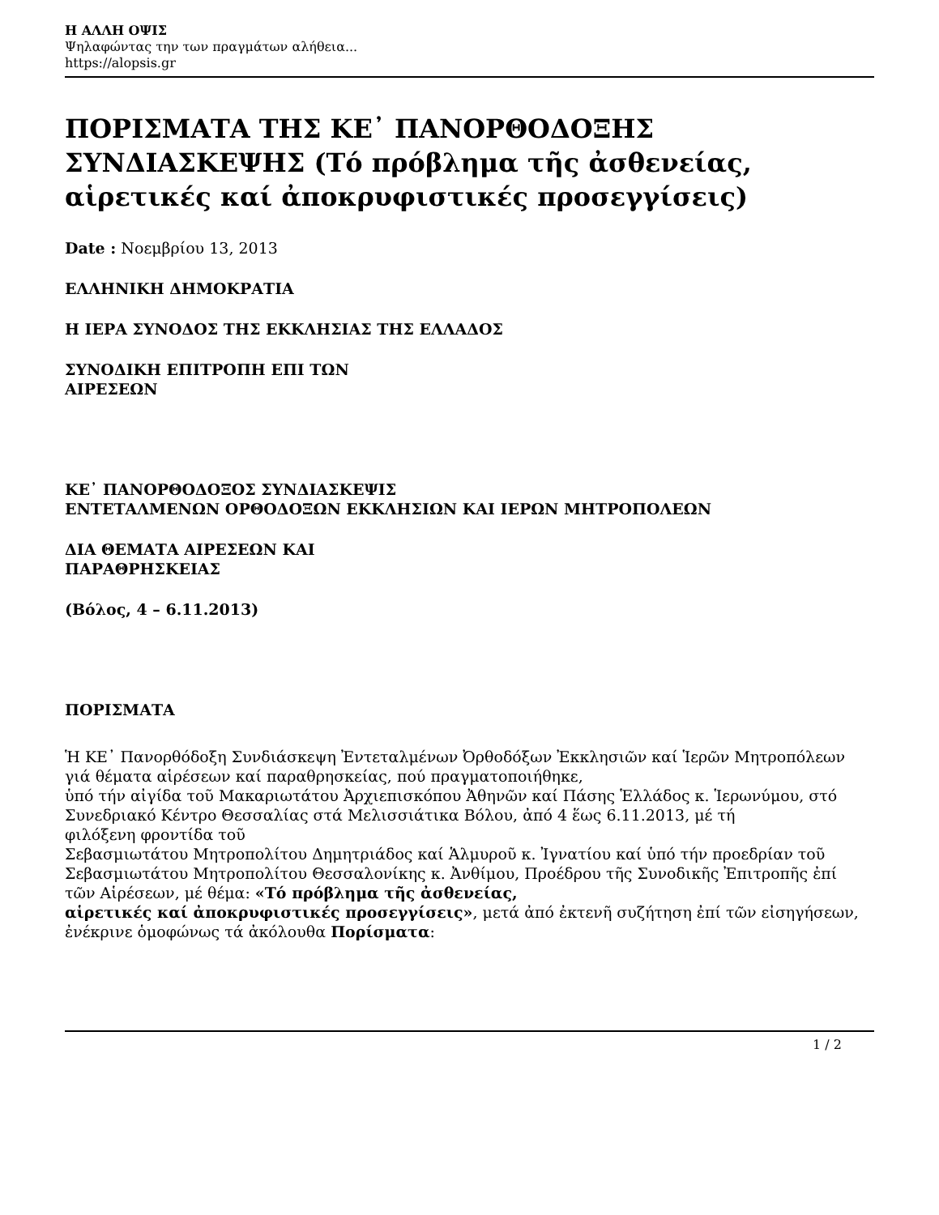Η ΑΛΛΗ ΟΨΙΣ
Ψηλαφώντας την των πραγμάτων αλήθεια...
https://alopsis.gr
ΠΟΡΙΣΜΑΤΑ ΤΗΣ ΚΕ᾽ ΠΑΝΟΡΘΟΔΟΞΗΣ ΣΥΝΔΙΑΣΚΕΨΗΣ (Τό πρόβλημα τῆς ἀσθενείας, αἱρετικές καί ἀποκρυφιστικές προσεγγίσεις)
Date : Νοεμβρίου 13, 2013
ΕΛΛΗΝΙΚΗ ΔΗΜΟΚΡΑΤΙΑ
Η ΙΕΡΑ ΣΥΝΟΔΟΣ ΤΗΣ ΕΚΚΛΗΣΙΑΣ ΤΗΣ ΕΛΛΑΔΟΣ
ΣΥΝΟΔΙΚΗ ΕΠΙΤΡΟΠΗ ΕΠΙ ΤΩΝ
ΑΙΡΕΣΕΩΝ
ΚΕ᾽ ΠΑΝΟΡΘΟΔΟΞΟΣ ΣΥΝΔΙΑΣΚΕΨΙΣ
ΕΝΤΕΤΑΛΜΕΝΩΝ ΟΡΘΟΔΟΞΩΝ ΕΚΚΛΗΣΙΩΝ ΚΑΙ ΙΕΡΩΝ ΜΗΤΡΟΠΟΛΕΩΝ
ΔΙΑ ΘΕΜΑΤΑ ΑΙΡΕΣΕΩΝ ΚΑΙ
ΠΑΡΑΘΡΗΣΚΕΙΑΣ
(Βόλος, 4 – 6.11.2013)
ΠΟΡΙΣΜΑΤΑ
Ἡ ΚΕ᾽ Πανορθόδοξη Συνδιάσκεψη Ἐντεταλμένων Ὀρθοδόξων Ἐκκλησιῶν καί Ἱερῶν Μητροπόλεων γιά θέματα αἱρέσεων καί παραθρησκείας, πού πραγματοποιήθηκε,
ὑπό τήν αἰγίδα τοῦ Μακαριωτάτου Ἀρχιεπισκόπου Ἀθηνῶν καί Πάσης Ἑλλάδος κ. Ἱερωνύμου, στό Συνεδριακό Κέντρο Θεσσαλίας στά Μελισσιάτικα Βόλου, ἀπό 4 ἕως 6.11.2013, μέ τή
φιλόξενη φροντίδα τοῦ
Σεβασμιωτάτου Μητροπολίτου Δημητριάδος καί Ἁλμυροῦ κ. Ἰγνατίου καί ὑπό τήν προεδρίαν τοῦ
Σεβασμιωτάτου Μητροπολίτου Θεσσαλονίκης κ. Ἀνθίμου, Προέδρου τῆς Συνοδικῆς Ἐπιτροπῆς ἐπί
τῶν Αἱρέσεων, μέ θέμα: «Τό πρόβλημα τῆς ἀσθενείας,
αἱρετικές καί ἀποκρυφιστικές προσεγγίσεις», μετά ἀπό ἐκτενῆ συζήτηση ἐπί τῶν εἰσηγήσεων, ἐνέκρινε ὁμοφώνως τά ἀκόλουθα Πορίσματα:
1 / 2